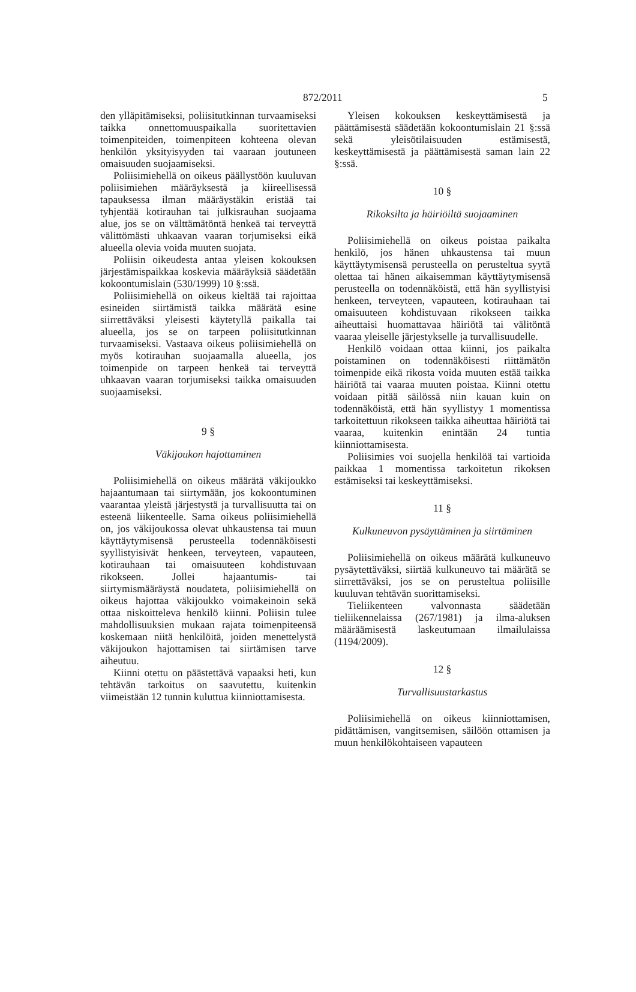872/2011 5
den ylläpitämiseksi, poliisitutkinnan turvaamiseksi taikka onnettomuuspaikalla suoritettavien toimenpiteiden, toimenpiteen kohteena olevan henkilön yksityisyyden tai vaaraan joutuneen omaisuuden suojaamiseksi.
Poliisimiehellä on oikeus päällystöön kuuluvan poliisimiehen määräyksestä ja kiireellisessä tapauksessa ilman määräystäkin eristää tai tyhjentää kotirauhan tai julkisrauhan suojaama alue, jos se on välttämätöntä henkeä tai terveyttä välittömästi uhkaavan vaaran torjumiseksi eikä alueella olevia voida muuten suojata.
Poliisin oikeudesta antaa yleisen kokouksen järjestämispaikkaa koskevia määräyksiä säädetään kokoontumislain (530/1999) 10 §:ssä.
Poliisimiehellä on oikeus kieltää tai rajoittaa esineiden siirtämistä taikka määrätä esine siirrettäväksi yleisesti käytetyllä paikalla tai alueella, jos se on tarpeen poliisitutkinnan turvaamiseksi. Vastaava oikeus poliisimiehellä on myös kotirauhan suojaamalla alueella, jos toimenpide on tarpeen henkeä tai terveyttä uhkaavan vaaran torjumiseksi taikka omaisuuden suojaamiseksi.
9 §
Väkijoukon hajottaminen
Poliisimiehellä on oikeus määrätä väkijoukko hajaantumaan tai siirtymään, jos kokoontuminen vaarantaa yleistä järjestystä ja turvallisuutta tai on esteenä liikenteelle. Sama oikeus poliisimiehellä on, jos väkijoukossa olevat uhkaustensa tai muun käyttäytymisensä perusteella todennäköisesti syyllistyisivät henkeen, terveyteen, vapauteen, kotirauhaan tai omaisuuteen kohdistuvaan rikokseen. Jollei hajaantumis- tai siirtymismääräystä noudateta, poliisimiehellä on oikeus hajottaa väkijoukko voimakeinoin sekä ottaa niskoitteleva henkilö kiinni. Poliisin tulee mahdollisuuksien mukaan rajata toimenpiteensä koskemaan niitä henkilöitä, joiden menettelystä väkijoukon hajottamisen tai siirtämisen tarve aiheutuu.
Kiinni otettu on päästettävä vapaaksi heti, kun tehtävän tarkoitus on saavutettu, kuitenkin viimeistään 12 tunnin kuluttua kiinniottamisesta.
Yleisen kokouksen keskeyttämisestä ja päättämisestä säädetään kokoontumislain 21 §:ssä sekä yleisötilaisuuden estämisestä, keskeyttämisestä ja päättämisestä saman lain 22 §:ssä.
10 §
Rikoksilta ja häiriöiltä suojaaminen
Poliisimiehellä on oikeus poistaa paikalta henkilö, jos hänen uhkaustensa tai muun käyttäytymisensä perusteella on perusteltua syytä olettaa tai hänen aikaisemman käyttäytymisensä perusteella on todennäköistä, että hän syyllistyisi henkeen, terveyteen, vapauteen, kotirauhaan tai omaisuuteen kohdistuvaan rikokseen taikka aiheuttaisi huomattavaa häiriötä tai välitöntä vaaraa yleiselle järjestykselle ja turvallisuudelle.
Henkilö voidaan ottaa kiinni, jos paikalta poistaminen on todennäköisesti riittämätön toimenpide eikä rikosta voida muuten estää taikka häiriötä tai vaaraa muuten poistaa. Kiinni otettu voidaan pitää säilössä niin kauan kuin on todennäköistä, että hän syyllistyy 1 momentissa tarkoitettuun rikokseen taikka aiheuttaa häiriötä tai vaaraa, kuitenkin enintään 24 tuntia kiinniottamisesta.
Poliisimies voi suojella henkilöä tai vartioida paikkaa 1 momentissa tarkoitetun rikoksen estämiseksi tai keskeyttämiseksi.
11 §
Kulkuneuvon pysäyttäminen ja siirtäminen
Poliisimiehellä on oikeus määrätä kulkuneuvo pysäytettäväksi, siirtää kulkuneuvo tai määrätä se siirrettäväksi, jos se on perusteltua poliisille kuuluvan tehtävän suorittamiseksi.
Tieliikenteen valvonnasta säädetään tieliikennelaissa (267/1981) ja ilma-aluksen määräämisestä laskeutumaan ilmailulaissa (1194/2009).
12 §
Turvallisuustarkastus
Poliisimiehellä on oikeus kiinniottamisen, pidättämisen, vangitsemisen, säilöön ottamisen ja muun henkilökohtaiseen vapauteen